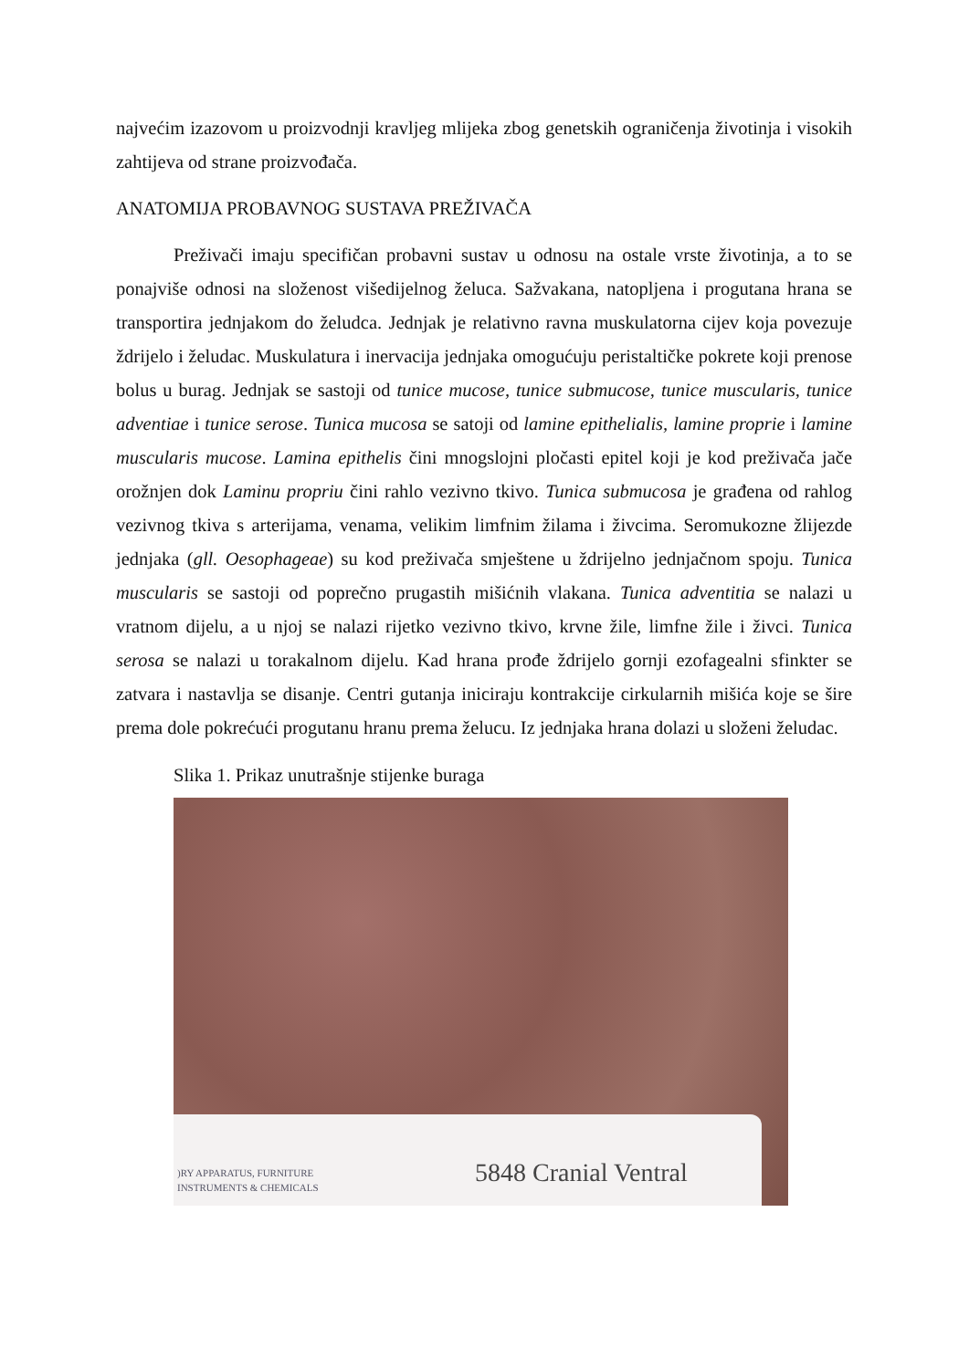najvećim izazovom u proizvodnji kravljeg mlijeka zbog genetskih ograničenja životinja i visokih zahtijeva od strane proizvođača.
ANATOMIJA PROBAVNOG SUSTAVA PREŽIVAČA
Preživači imaju specifičan probavni sustav u odnosu na ostale vrste životinja, a to se ponajviše odnosi na složenost višedijelnog želuca. Sažvakana, natopljena i progutana hrana se transportira jednjakom do želudca. Jednjak je relativno ravna muskulatorna cijev koja povezuje ždrijelo i želudac. Muskulatura i inervacija jednjaka omogućuju peristaltičke pokrete koji prenose bolus u burag. Jednjak se sastoji od tunice mucose, tunice submucose, tunice muscularis, tunice adventiae i tunice serose. Tunica mucosa se satoji od lamine epithelialis, lamine proprie i lamine muscularis mucose. Lamina epithelis čini mnogslojni pločasti epitel koji je kod preživača jače orožnjen dok Laminu propriu čini rahlo vezivno tkivo. Tunica submucosa je građena od rahlog vezivnog tkiva s arterijama, venama, velikim limfnim žilama i živcima. Seromukozne žlijezde jednjaka (gll. Oesophageae) su kod preživača smještene u ždrijelno jednjačnom spoju. Tunica muscularis se sastoji od poprečno prugastih mišićnih vlakana. Tunica adventitia se nalazi u vratnom dijelu, a u njoj se nalazi rijetko vezivno tkivo, krvne žile, limfne žile i živci. Tunica serosa se nalazi u torakalnom dijelu. Kad hrana prođe ždrijelo gornji ezofagealni sfinkter se zatvara i nastavlja se disanje. Centri gutanja iniciraju kontrakcije cirkularnih mišića koje se šire prema dole pokrećući progutanu hranu prema želucu. Iz jednjaka hrana dolazi u složeni želudac.
Slika 1. Prikaz unutrašnje stijenke buraga
)RY APPARATUS, FURNITURE
INSTRUMENTS & CHEMICALS
5848 Cranial Ventral